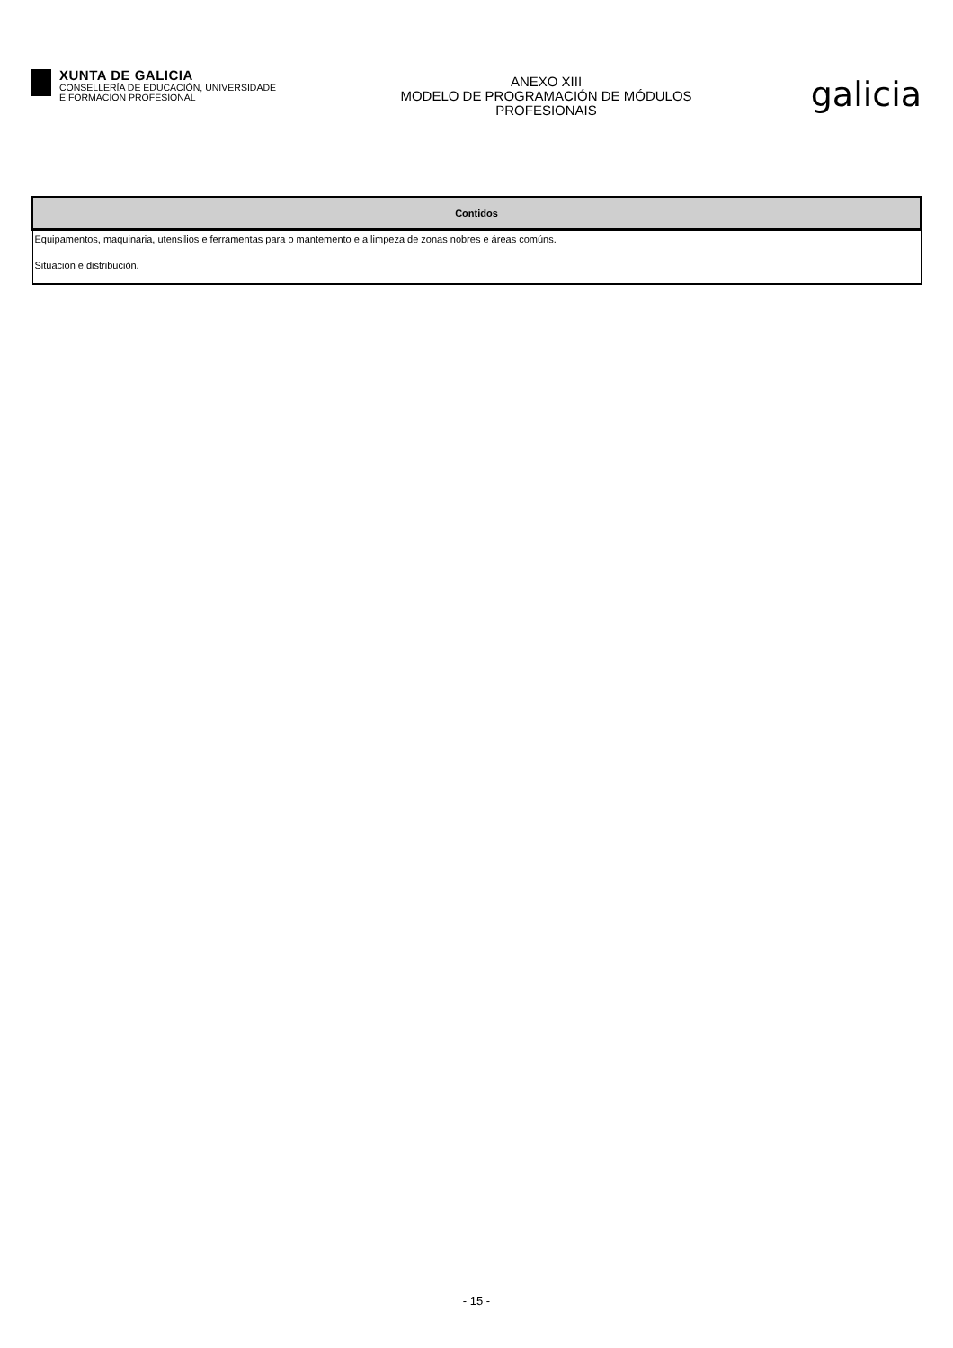XUNTA DE GALICIA
CONSELLERÍA DE EDUCACIÓN, UNIVERSIDADE
E FORMACIÓN PROFESIONAL
ANEXO XIII
MODELO DE PROGRAMACIÓN DE MÓDULOS
PROFESIONAIS
galicia
| Contidos |
| --- |
| Equipamentos, maquinaria, utensilios e ferramentas para o mantemento e a limpeza de zonas nobres e áreas comúns. Situación e distribución. |
- 15 -